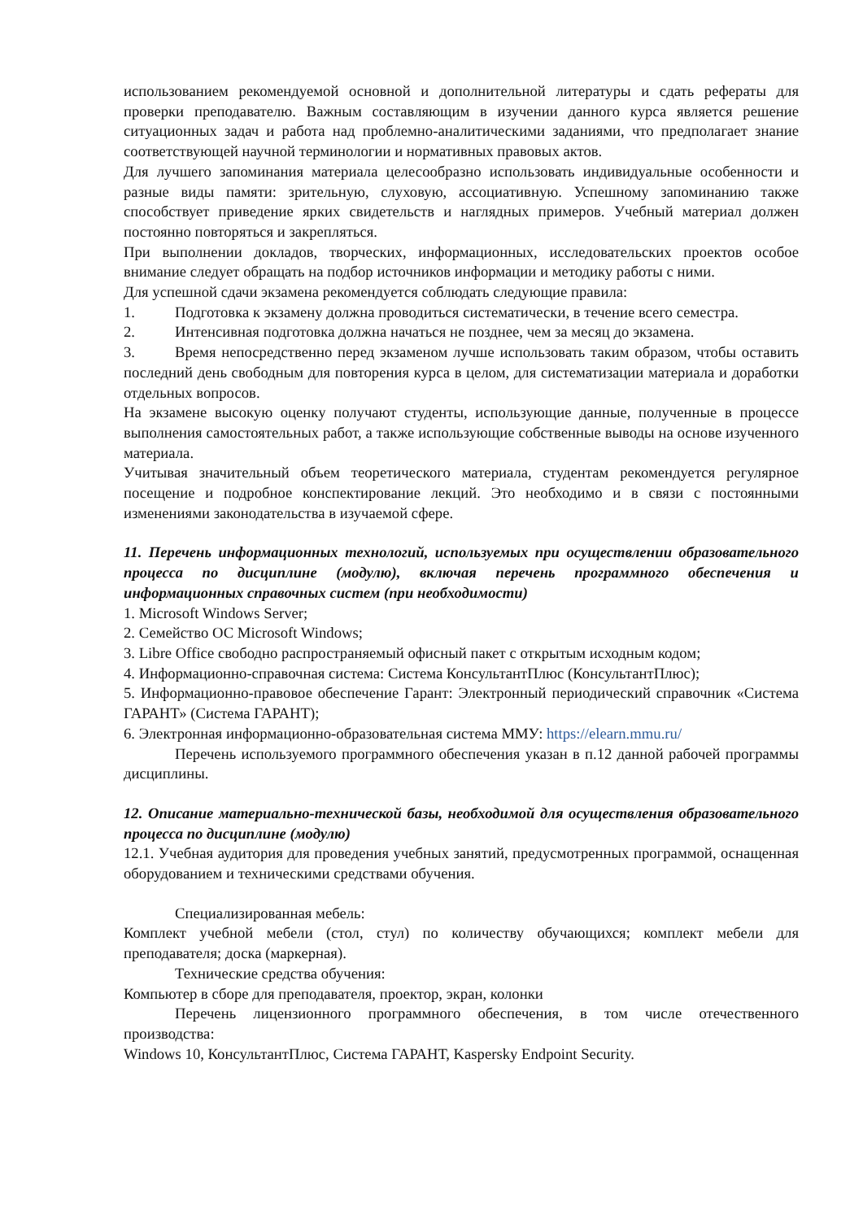использованием рекомендуемой основной и дополнительной литературы и сдать рефераты для проверки преподавателю. Важным составляющим в изучении данного курса является решение ситуационных задач и работа над проблемно-аналитическими заданиями, что предполагает знание соответствующей научной терминологии и нормативных правовых актов.
Для лучшего запоминания материала целесообразно использовать индивидуальные особенности и разные виды памяти: зрительную, слуховую, ассоциативную. Успешному запоминанию также способствует приведение ярких свидетельств и наглядных примеров. Учебный материал должен постоянно повторяться и закрепляться.
При выполнении докладов, творческих, информационных, исследовательских проектов особое внимание следует обращать на подбор источников информации и методику работы с ними.
Для успешной сдачи экзамена рекомендуется соблюдать следующие правила:
1. Подготовка к экзамену должна проводиться систематически, в течение всего семестра.
2. Интенсивная подготовка должна начаться не позднее, чем за месяц до экзамена.
3. Время непосредственно перед экзаменом лучше использовать таким образом, чтобы оставить последний день свободным для повторения курса в целом, для систематизации материала и доработки отдельных вопросов.
На экзамене высокую оценку получают студенты, использующие данные, полученные в процессе выполнения самостоятельных работ, а также использующие собственные выводы на основе изученного материала.
Учитывая значительный объем теоретического материала, студентам рекомендуется регулярное посещение и подробное конспектирование лекций. Это необходимо и в связи с постоянными изменениями законодательства в изучаемой сфере.
11. Перечень информационных технологий, используемых при осуществлении образовательного процесса по дисциплине (модулю), включая перечень программного обеспечения и информационных справочных систем (при необходимости)
1. Microsoft Windows Server;
2. Семейство ОС Microsoft Windows;
3. Libre Office свободно распространяемый офисный пакет с открытым исходным кодом;
4. Информационно-справочная система: Система КонсультантПлюс (КонсультантПлюс);
5. Информационно-правовое обеспечение Гарант: Электронный периодический справочник «Система ГАРАНТ» (Система ГАРАНТ);
6. Электронная информационно-образовательная система ММУ: https://elearn.mmu.ru/
Перечень используемого программного обеспечения указан в п.12 данной рабочей программы дисциплины.
12. Описание материально-технической базы, необходимой для осуществления образовательного процесса по дисциплине (модулю)
12.1. Учебная аудитория для проведения учебных занятий, предусмотренных программой, оснащенная оборудованием и техническими средствами обучения.
Специализированная мебель:
Комплект учебной мебели (стол, стул) по количеству обучающихся; комплект мебели для преподавателя; доска (маркерная).
Технические средства обучения:
Компьютер в сборе для преподавателя, проектор, экран, колонки
Перечень лицензионного программного обеспечения, в том числе отечественного производства:
Windows 10, КонсультантПлюс, Система ГАРАНТ, Kaspersky Endpoint Security.